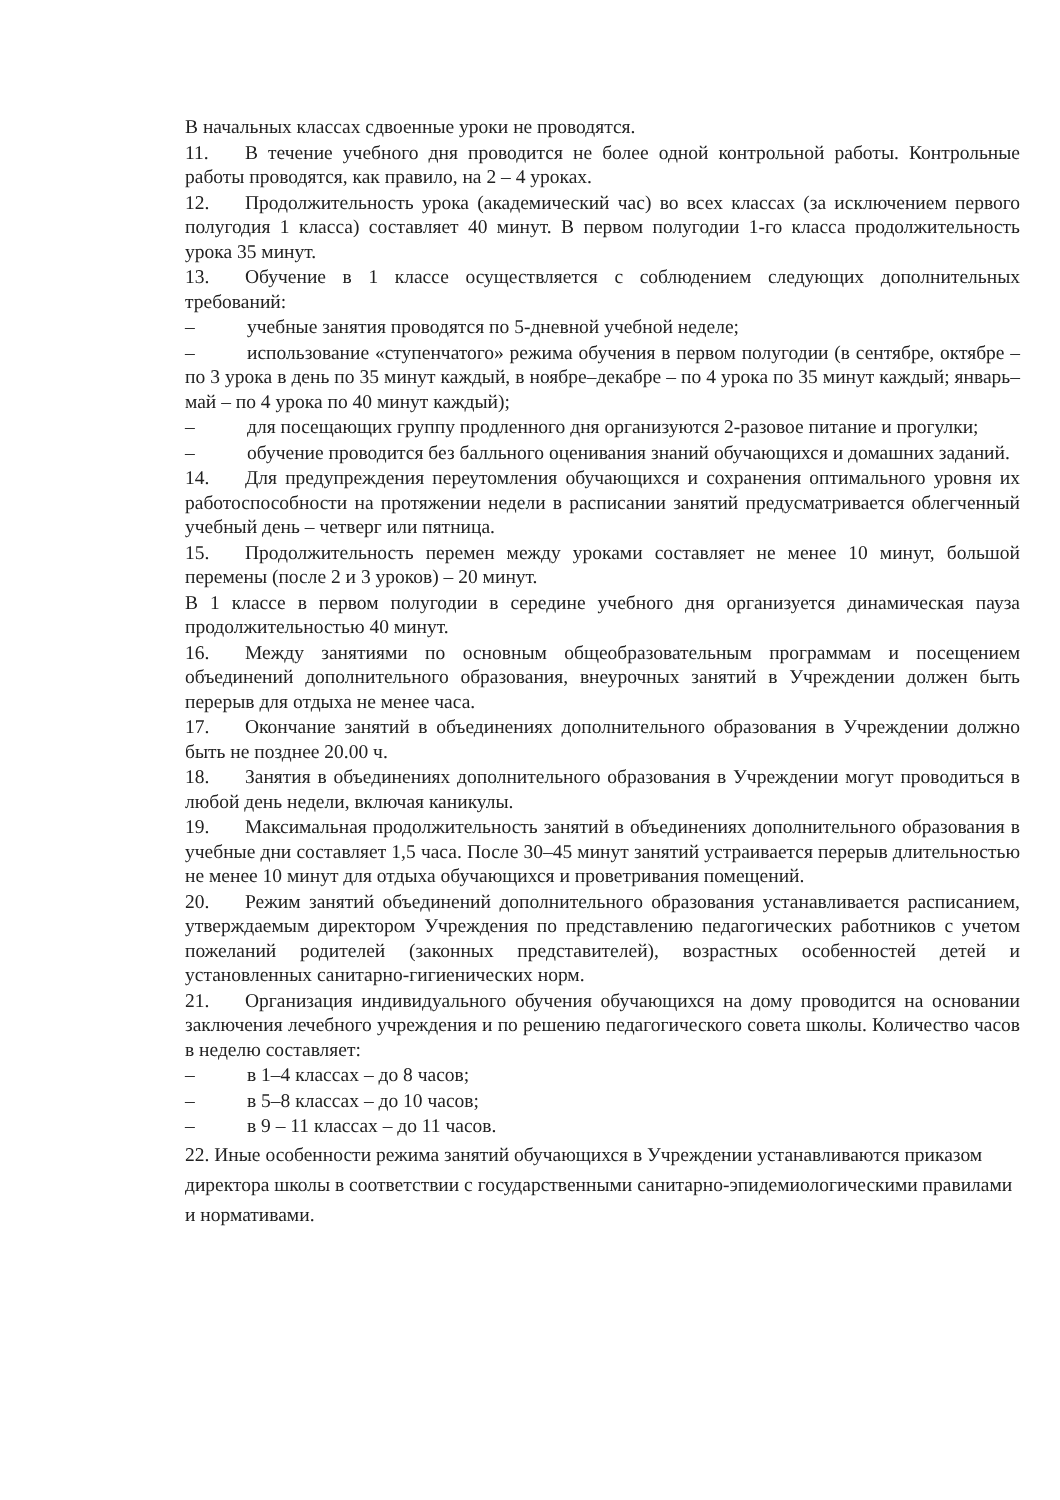В начальных классах сдвоенные уроки не проводятся.
11. В течение учебного дня проводится не более одной контрольной работы. Контрольные работы проводятся, как правило, на 2 – 4 уроках.
12. Продолжительность урока (академический час) во всех классах (за исключением первого полугодия 1 класса) составляет 40 минут. В первом полугодии 1-го класса продолжительность урока 35 минут.
13. Обучение в 1 классе осуществляется с соблюдением следующих дополнительных требований:
– учебные занятия проводятся по 5-дневной учебной неделе;
– использование «ступенчатого» режима обучения в первом полугодии (в сентябре, октябре – по 3 урока в день по 35 минут каждый, в ноябре–декабре – по 4 урока по 35 минут каждый; январь–май – по 4 урока по 40 минут каждый);
– для посещающих группу продленного дня организуются 2-разовое питание и прогулки;
– обучение проводится без балльного оценивания знаний обучающихся и домашних заданий.
14. Для предупреждения переутомления обучающихся и сохранения оптимального уровня их работоспособности на протяжении недели в расписании занятий предусматривается облегченный учебный день – четверг или пятница.
15. Продолжительность перемен между уроками составляет не менее 10 минут, большой перемены (после 2 и 3 уроков) – 20 минут.
В 1 классе в первом полугодии в середине учебного дня организуется динамическая пауза продолжительностью 40 минут.
16. Между занятиями по основным общеобразовательным программам и посещением объединений дополнительного образования, внеурочных занятий в Учреждении должен быть перерыв для отдыха не менее часа.
17. Окончание занятий в объединениях дополнительного образования в Учреждении должно быть не позднее 20.00 ч.
18. Занятия в объединениях дополнительного образования в Учреждении могут проводиться в любой день недели, включая каникулы.
19. Максимальная продолжительность занятий в объединениях дополнительного образования в учебные дни составляет 1,5 часа. После 30–45 минут занятий устраивается перерыв длительностью не менее 10 минут для отдыха обучающихся и проветривания помещений.
20. Режим занятий объединений дополнительного образования устанавливается расписанием, утверждаемым директором Учреждения по представлению педагогических работников с учетом пожеланий родителей (законных представителей), возрастных особенностей детей и установленных санитарно-гигиенических норм.
21. Организация индивидуального обучения обучающихся на дому проводится на основании заключения лечебного учреждения и по решению педагогического совета школы. Количество часов в неделю составляет:
– в 1–4 классах – до 8 часов;
– в 5–8 классах – до 10 часов;
– в 9 – 11 классах – до 11 часов.
22. Иные особенности режима занятий обучающихся в Учреждении устанавливаются приказом директора школы в соответствии с государственными санитарно-эпидемиологическими правилами и нормативами.